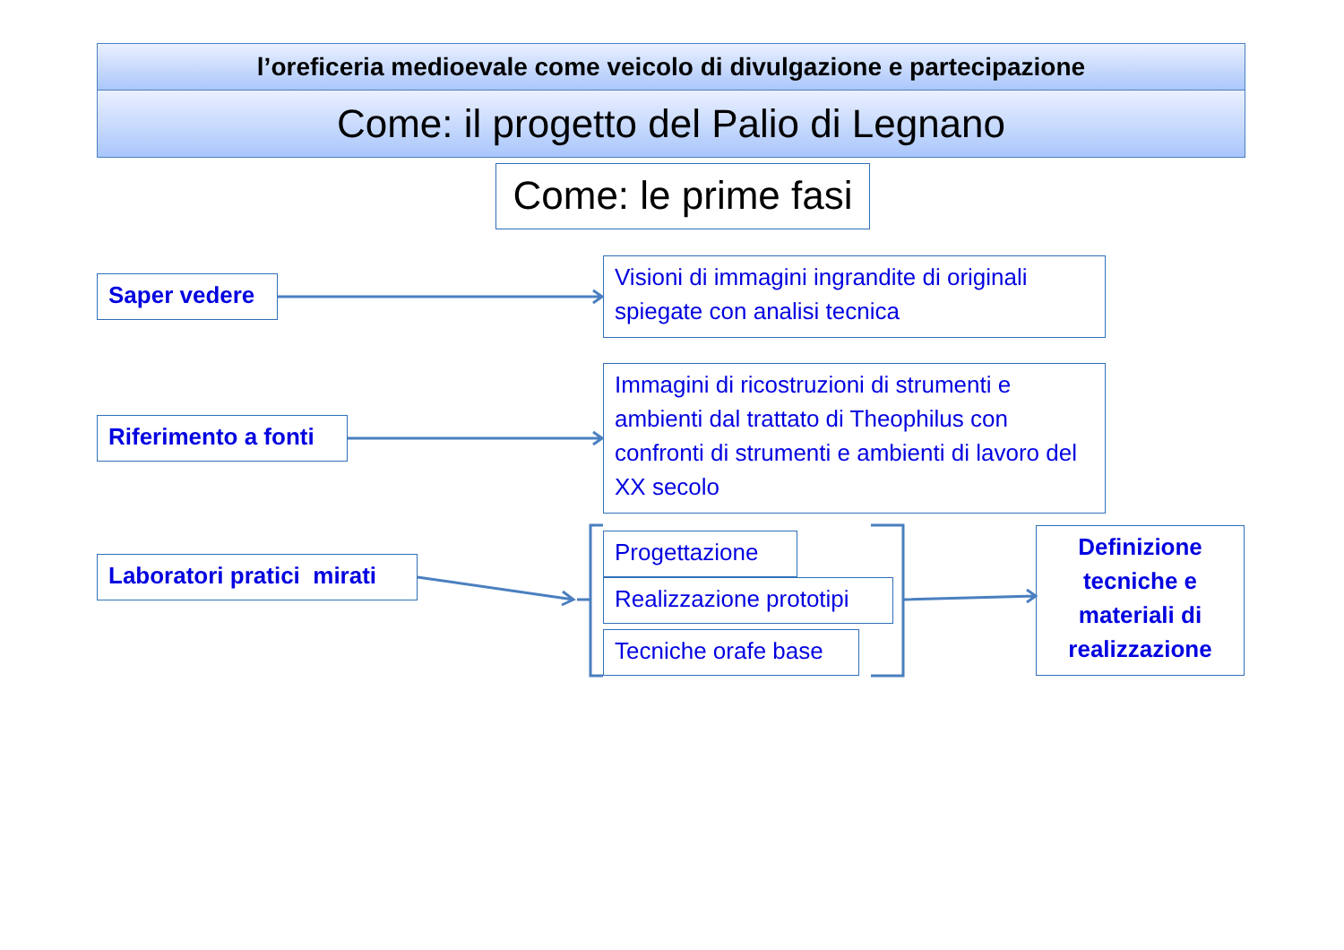l’oreficeria medioevale come veicolo di divulgazione e partecipazione
Come: il progetto del Palio di Legnano
Come: le prime fasi
Saper vedere
Visioni di immagini ingrandite di originali spiegate con analisi tecnica
Riferimento a fonti
Immagini di ricostruzioni di strumenti e ambienti dal trattato di Theophilus con confronti di strumenti e ambienti di lavoro del XX secolo
Laboratori pratici mirati
Progettazione
Realizzazione prototipi
Tecniche orafe base
Definizione tecniche e materiali di realizzazione